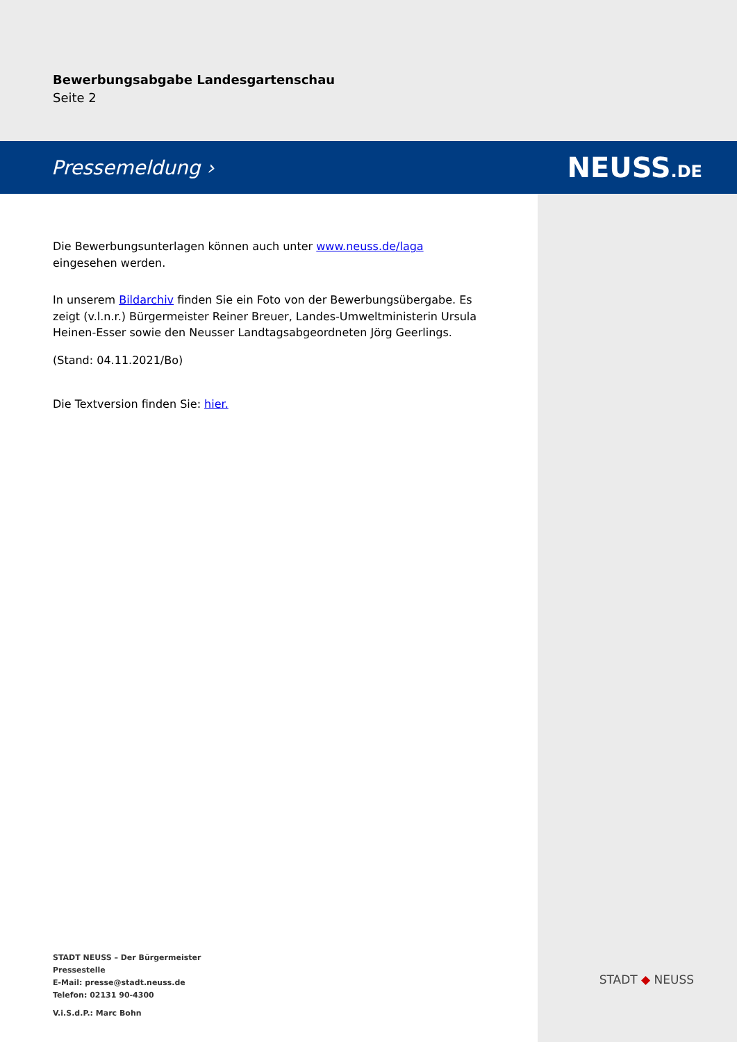Bewerbungsabgabe Landesgartenschau
Seite 2
Pressemeldung › NEUSS.DE
Die Bewerbungsunterlagen können auch unter www.neuss.de/laga eingesehen werden.
In unserem Bildarchiv finden Sie ein Foto von der Bewerbungsübergabe. Es zeigt (v.l.n.r.) Bürgermeister Reiner Breuer, Landes-Umweltministerin Ursula Heinen-Esser sowie den Neusser Landtagsabgeordneten Jörg Geerlings.
(Stand: 04.11.2021/Bo)
Die Textversion finden Sie: hier.
STADT NEUSS – Der Bürgermeister
Pressestelle
E-Mail: presse@stadt.neuss.de
Telefon: 02131 90-4300
V.i.S.d.P.: Marc Bohn
STADT ◆ NEUSS